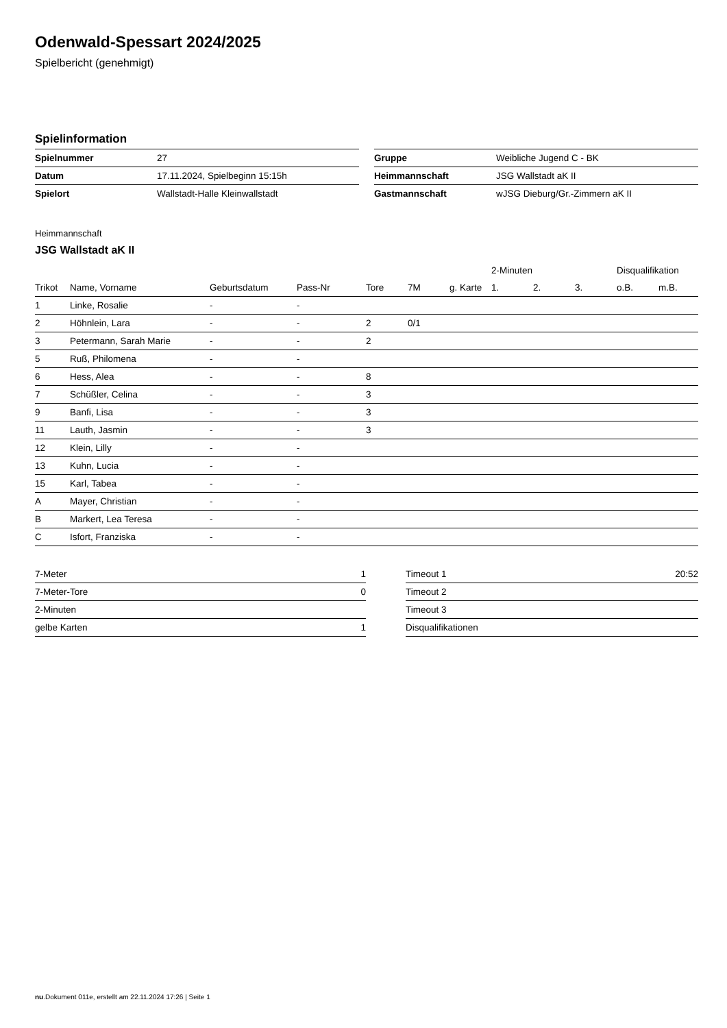Odenwald-Spessart 2024/2025
Spielbericht (genehmigt)
Spielinformation
| Spielnummer | 27 |
| Datum | 17.11.2024, Spielbeginn 15:15h |
| Spielort | Wallstadt-Halle Kleinwallstadt |
| Gruppe | Weibliche Jugend C - BK |
| Heimmannschaft | JSG Wallstadt aK II |
| Gastmannschaft | wJSG Dieburg/Gr.-Zimmern aK II |
Heimmannschaft
JSG Wallstadt aK II
| | | | | | | | 2-Minuten | | | Disqualifikation | |
| --- | --- | --- | --- | --- | --- | --- | --- | --- | --- | --- | --- |
| Trikot | Name, Vorname | Geburtsdatum | Pass-Nr | Tore | 7M | g. Karte | 1. | 2. | 3. | o.B. | m.B. |
| 1 | Linke, Rosalie | - | - | | | | | | | | |
| 2 | Höhnlein, Lara | - | - | 2 | 0/1 | | | | | | |
| 3 | Petermann, Sarah Marie | - | - | 2 | | | | | | | |
| 5 | Ruß, Philomena | - | - | | | | | | | | |
| 6 | Hess, Alea | - | - | 8 | | | | | | | |
| 7 | Schüßler, Celina | - | - | 3 | | | | | | | |
| 9 | Banfi, Lisa | - | - | 3 | | | | | | | |
| 11 | Lauth, Jasmin | - | - | 3 | | | | | | | |
| 12 | Klein, Lilly | - | - | | | | | | | | |
| 13 | Kuhn, Lucia | - | - | | | | | | | | |
| 15 | Karl, Tabea | - | - | | | | | | | | |
| A | Mayer, Christian | - | - | | | | | | | | |
| B | Markert, Lea Teresa | - | - | | | | | | | | |
| C | Isfort, Franziska | - | - | | | | | | | | |
| 7-Meter | 1 |
| 7-Meter-Tore | 0 |
| 2-Minuten | |
| gelbe Karten | 1 |
| Timeout 1 | 20:52 |
| Timeout 2 | |
| Timeout 3 | |
| Disqualifikationen | |
nu.Dokument 011e, erstellt am 22.11.2024 17:26 | Seite 1